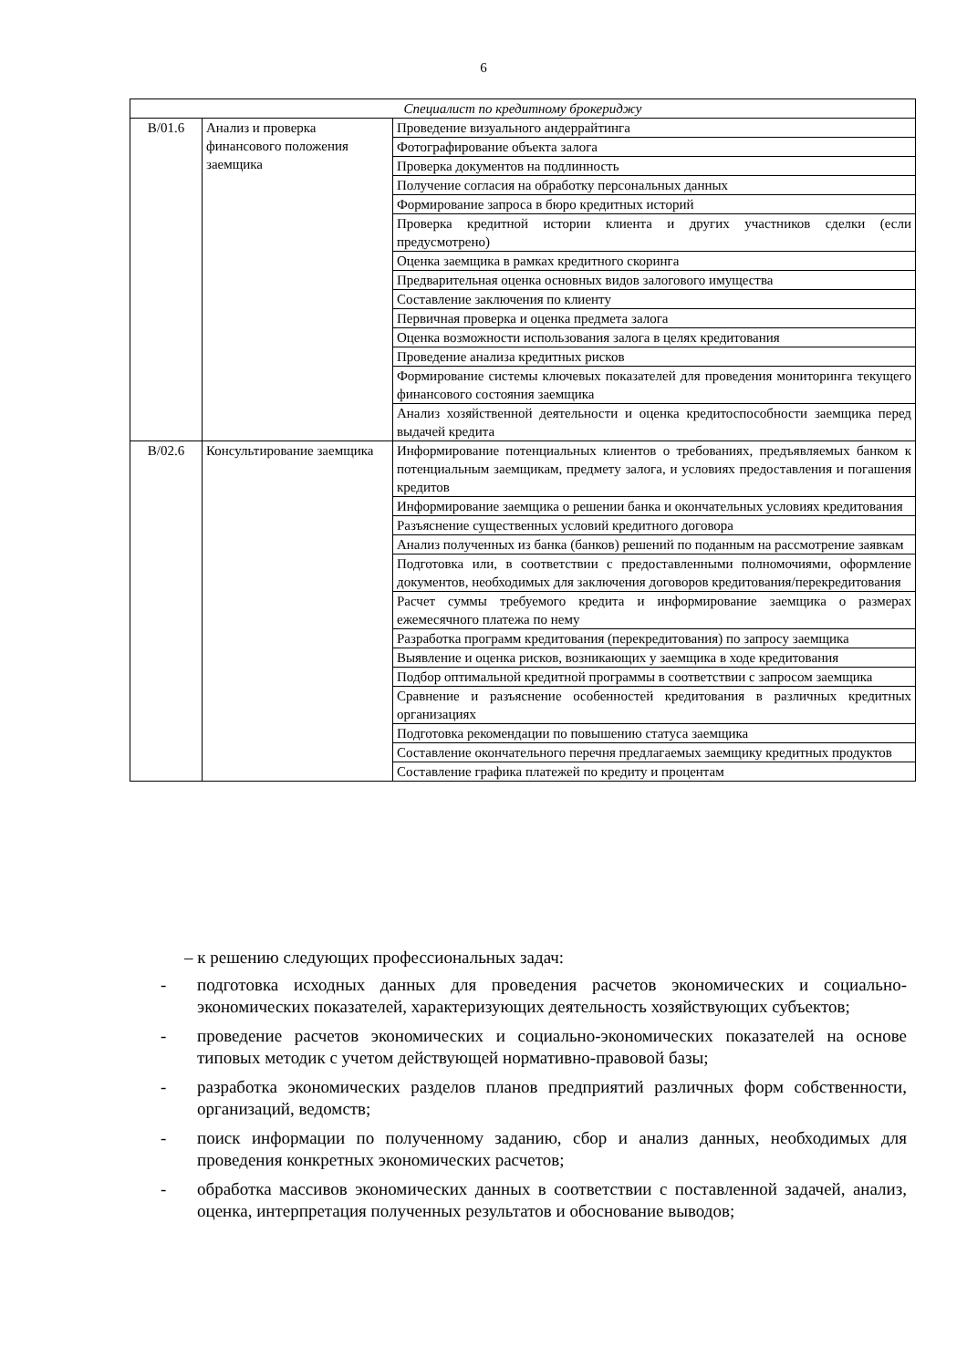6
| Специалист по кредитному брокериджу | | |
| --- | --- | --- |
| B/01.6 | Анализ и проверка финансового положения заемщика | Проведение визуального андеррайтинга |
| | | Фотографирование объекта залога |
| | | Проверка документов на подлинность |
| | | Получение согласия на обработку персональных данных |
| | | Формирование запроса в бюро кредитных историй |
| | | Проверка кредитной истории клиента и других участников сделки (если предусмотрено) |
| | | Оценка заемщика в рамках кредитного скоринга |
| | | Предварительная оценка основных видов залогового имущества |
| | | Составление заключения по клиенту |
| | | Первичная проверка и оценка предмета залога |
| | | Оценка возможности использования залога в целях кредитования |
| | | Проведение анализа кредитных рисков |
| | | Формирование системы ключевых показателей для проведения мониторинга текущего финансового состояния заемщика |
| | | Анализ хозяйственной деятельности и оценка кредитоспособности заемщика перед выдачей кредита |
| B/02.6 | Консультирование заемщика | Информирование потенциальных клиентов о требованиях, предъявляемых банком к потенциальным заемщикам, предмету залога, и условиях предоставления и погашения кредитов |
| | | Информирование заемщика о решении банка и окончательных условиях кредитования |
| | | Разъяснение существенных условий кредитного договора |
| | | Анализ полученных из банка (банков) решений по поданным на рассмотрение заявкам |
| | | Подготовка или, в соответствии с предоставленными полномочиями, оформление документов, необходимых для заключения договоров кредитования/перекредитования |
| | | Расчет суммы требуемого кредита и информирование заемщика о размерах ежемесячного платежа по нему |
| | | Разработка программ кредитования (перекредитования) по запросу заемщика |
| | | Выявление и оценка рисков, возникающих у заемщика в ходе кредитования |
| | | Подбор оптимальной кредитной программы в соответствии с запросом заемщика |
| | | Сравнение и разъяснение особенностей кредитования в различных кредитных организациях |
| | | Подготовка рекомендации по повышению статуса заемщика |
| | | Составление окончательного перечня предлагаемых заемщику кредитных продуктов |
| | | Составление графика платежей по кредиту и процентам |
– к решению следующих профессиональных задач:
- подготовка исходных данных для проведения расчетов экономических и социально-экономических показателей, характеризующих деятельность хозяйствующих субъектов;
- проведение расчетов экономических и социально-экономических показателей на основе типовых методик с учетом действующей нормативно-правовой базы;
- разработка экономических разделов планов предприятий различных форм собственности, организаций, ведомств;
- поиск информации по полученному заданию, сбор и анализ данных, необходимых для проведения конкретных экономических расчетов;
- обработка массивов экономических данных в соответствии с поставленной задачей, анализ, оценка, интерпретация полученных результатов и обоснование выводов;